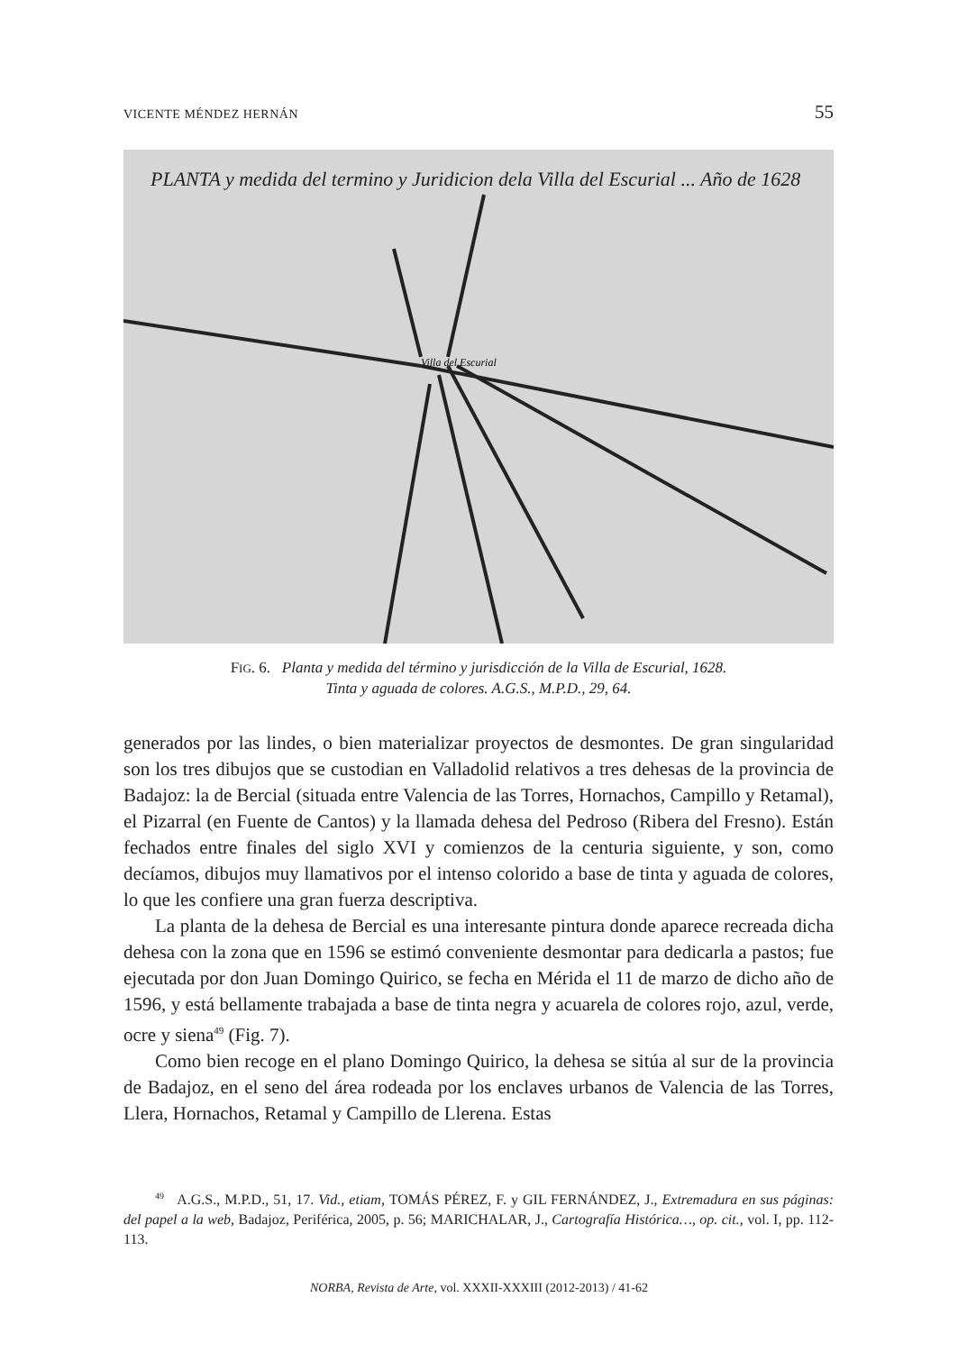VICENTE MÉNDEZ HERNÁN 55
PLANTA y medida del termino y Juridicion dela Villa del Escurial ... Año de 1628
Villa del Escurial
FIG. 6. Planta y medida del término y jurisdicción de la Villa de Escurial, 1628.
Tinta y aguada de colores. A.G.S., M.P.D., 29, 64.
generados por las lindes, o bien materializar proyectos de desmontes. De gran singularidad son los tres dibujos que se custodian en Valladolid relativos a tres dehesas de la provincia de Badajoz: la de Bercial (situada entre Valencia de las Torres, Hornachos, Campillo y Retamal), el Pizarral (en Fuente de Cantos) y la llamada dehesa del Pedroso (Ribera del Fresno). Están fechados entre finales del siglo XVI y comienzos de la centuria siguiente, y son, como decíamos, dibujos muy llamativos por el intenso colorido a base de tinta y aguada de colores, lo que les confiere una gran fuerza descriptiva.
La planta de la dehesa de Bercial es una interesante pintura donde aparece recreada dicha dehesa con la zona que en 1596 se estimó conveniente desmontar para dedicarla a pastos; fue ejecutada por don Juan Domingo Quirico, se fecha en Mérida el 11 de marzo de dicho año de 1596, y está bellamente trabajada a base de tinta negra y acuarela de colores rojo, azul, verde, ocre y siena<sup>49</sup> (Fig. 7).
Como bien recoge en el plano Domingo Quirico, la dehesa se sitúa al sur de la provincia de Badajoz, en el seno del área rodeada por los enclaves urbanos de Valencia de las Torres, Llera, Hornachos, Retamal y Campillo de Llerena. Estas
<sup>49</sup> A.G.S., M.P.D., 51, 17. Vid., etiam, TOMÁS PÉREZ, F. y GIL FERNÁNDEZ, J., Extremadura en sus páginas: del papel a la web, Badajoz, Periférica, 2005, p. 56; MARICHALAR, J., Cartografía Histórica…, op. cit., vol. I, pp. 112-113.
NORBA, Revista de Arte, vol. XXXII-XXXIII (2012-2013) / 41-62